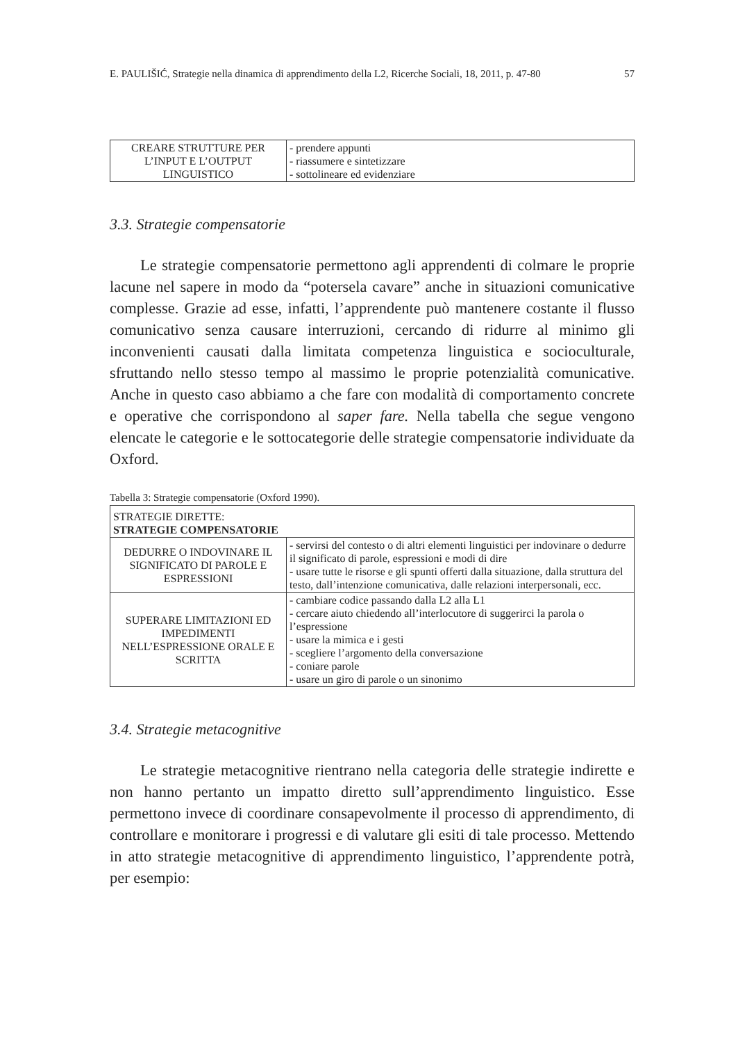E. PAULIŠIĆ, Strategie nella dinamica di apprendimento della L2, Ricerche Sociali, 18, 2011, p. 47-80 57
| CREARE STRUTTURE PER L’INPUT E L’OUTPUT LINGUISTICO | - prendere appunti - riassumere e sintetizzare - sottolineare ed evidenziare |
3.3. Strategie compensatorie
Le strategie compensatorie permettono agli apprendenti di colmare le proprie lacune nel sapere in modo da “potersela cavare” anche in situazioni comunicative complesse. Grazie ad esse, infatti, l’apprendente può mantenere costante il flusso comunicativo senza causare interruzioni, cercando di ridurre al minimo gli inconvenienti causati dalla limitata competenza linguistica e socioculturale, sfruttando nello stesso tempo al massimo le proprie potenzialità comunicative. Anche in questo caso abbiamo a che fare con modalità di comportamento concrete e operative che corrispondono al saper fare. Nella tabella che segue vengono elencate le categorie e le sottocategorie delle strategie compensatorie individuate da Oxford.
Tabella 3: Strategie compensatorie (Oxford 1990).
| STRATEGIE DIRETTE: STRATEGIE COMPENSATORIE | |
| --- | --- |
| DEDURRE O INDOVINARE IL SIGNIFICATO DI PAROLE E ESPRESSIONI | - servirsi del contesto o di altri elementi linguistici per indovinare o dedurre il significato di parole, espressioni e modi di dire - usare tutte le risorse e gli spunti offerti dalla situazione, dalla struttura del testo, dall’intenzione comunicativa, dalle relazioni interpersonali, ecc. |
| SUPERARE LIMITAZIONI ED IMPEDIMENTI NELL’ESPRESSIONE ORALE E SCRITTA | - cambiare codice passando dalla L2 alla L1 - cercare aiuto chiedendo all’interlocutore di suggerirci la parola o l’espressione - usare la mimica e i gesti - scegliere l’argomento della conversazione - coniare parole - usare un giro di parole o un sinonimo |
3.4. Strategie metacognitive
Le strategie metacognitive rientrano nella categoria delle strategie indirette e non hanno pertanto un impatto diretto sull’apprendimento linguistico. Esse permettono invece di coordinare consapevolmente il processo di apprendimento, di controllare e monitorare i progressi e di valutare gli esiti di tale processo. Mettendo in atto strategie metacognitive di apprendimento linguistico, l’apprendente potrà, per esempio: